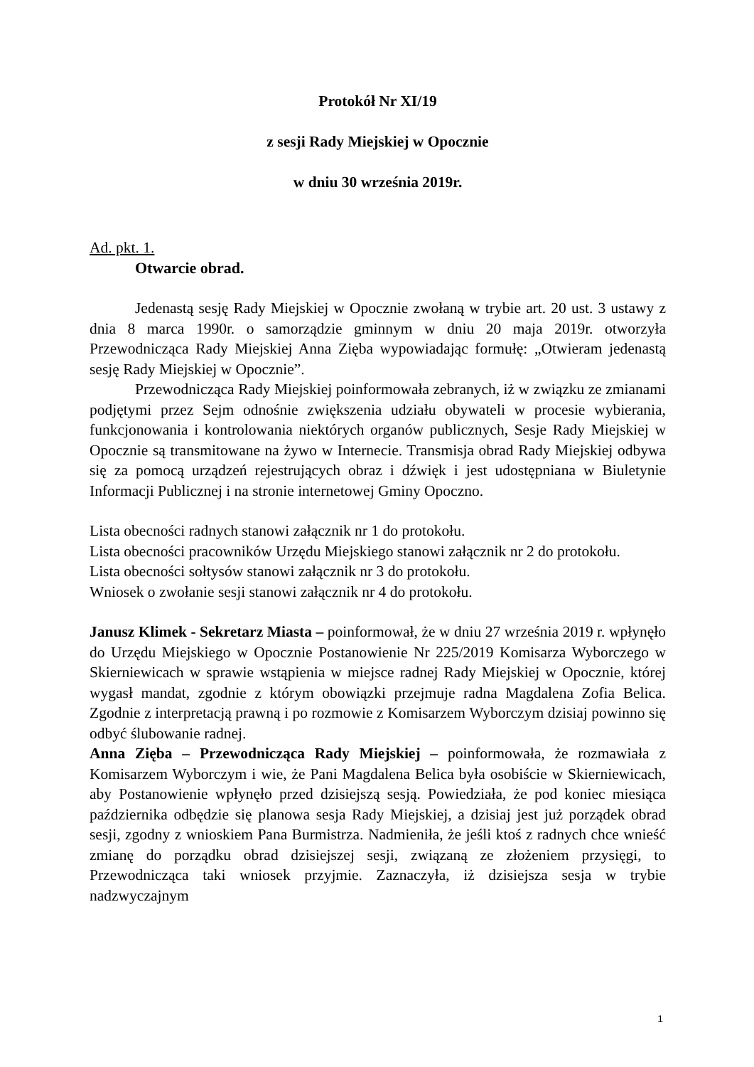Protokół Nr XI/19
z sesji Rady Miejskiej w Opocznie
w dniu 30 września 2019r.
Ad. pkt. 1.
Otwarcie obrad.
Jedenastą sesję Rady Miejskiej w Opocznie zwołaną w trybie art. 20 ust. 3 ustawy z dnia 8 marca 1990r. o samorządzie gminnym w dniu 20 maja 2019r. otworzyła Przewodnicząca Rady Miejskiej Anna Zięba wypowiadając formułę: „Otwieram jedenastą sesję Rady Miejskiej w Opocznie”.
Przewodnicząca Rady Miejskiej poinformowała zebranych, iż w związku ze zmianami podjętymi przez Sejm odnośnie zwiększenia udziału obywateli w procesie wybierania, funkcjonowania i kontrolowania niektórych organów publicznych, Sesje Rady Miejskiej w Opocznie są transmitowane na żywo w Internecie. Transmisja obrad Rady Miejskiej odbywa się za pomocą urządzeń rejestrujących obraz i dźwięk i jest udostępniana w Biuletynie Informacji Publicznej i na stronie internetowej Gminy Opoczno.
Lista obecności radnych stanowi załącznik nr 1 do protokołu.
Lista obecności pracowników Urzędu Miejskiego stanowi załącznik nr 2 do protokołu.
Lista obecności sołtysów stanowi załącznik nr 3 do protokołu.
Wniosek o zwołanie sesji stanowi załącznik nr 4 do protokołu.
Janusz Klimek - Sekretarz Miasta – poinformował, że w dniu 27 września 2019 r. wpłynęło do Urzędu Miejskiego w Opocznie Postanowienie Nr 225/2019 Komisarza Wyborczego w Skierniewicach w sprawie wstąpienia w miejsce radnej Rady Miejskiej w Opocznie, której wygasł mandat, zgodnie z którym obowiązki przejmuje radna Magdalena Zofia Belica. Zgodnie z interpretacją prawną i po rozmowie z Komisarzem Wyborczym dzisiaj powinno się odbyć ślubowanie radnej.
Anna Zięba – Przewodnicząca Rady Miejskiej – poinformowała, że rozmawiała z Komisarzem Wyborczym i wie, że Pani Magdalena Belica była osobiście w Skierniewicach, aby Postanowienie wpłynęło przed dzisiejszą sesją. Powiedziała, że pod koniec miesiąca października odbędzie się planowa sesja Rady Miejskiej, a dzisiaj jest już porządek obrad sesji, zgodny z wnioskiem Pana Burmistrza. Nadmieniła, że jeśli ktoś z radnych chce wnieść zmianę do porządku obrad dzisiejszej sesji, związaną ze złożeniem przysięgi, to Przewodnicząca taki wniosek przyjmie. Zaznaczyła, iż dzisiejsza sesja w trybie nadzwyczajnym
1